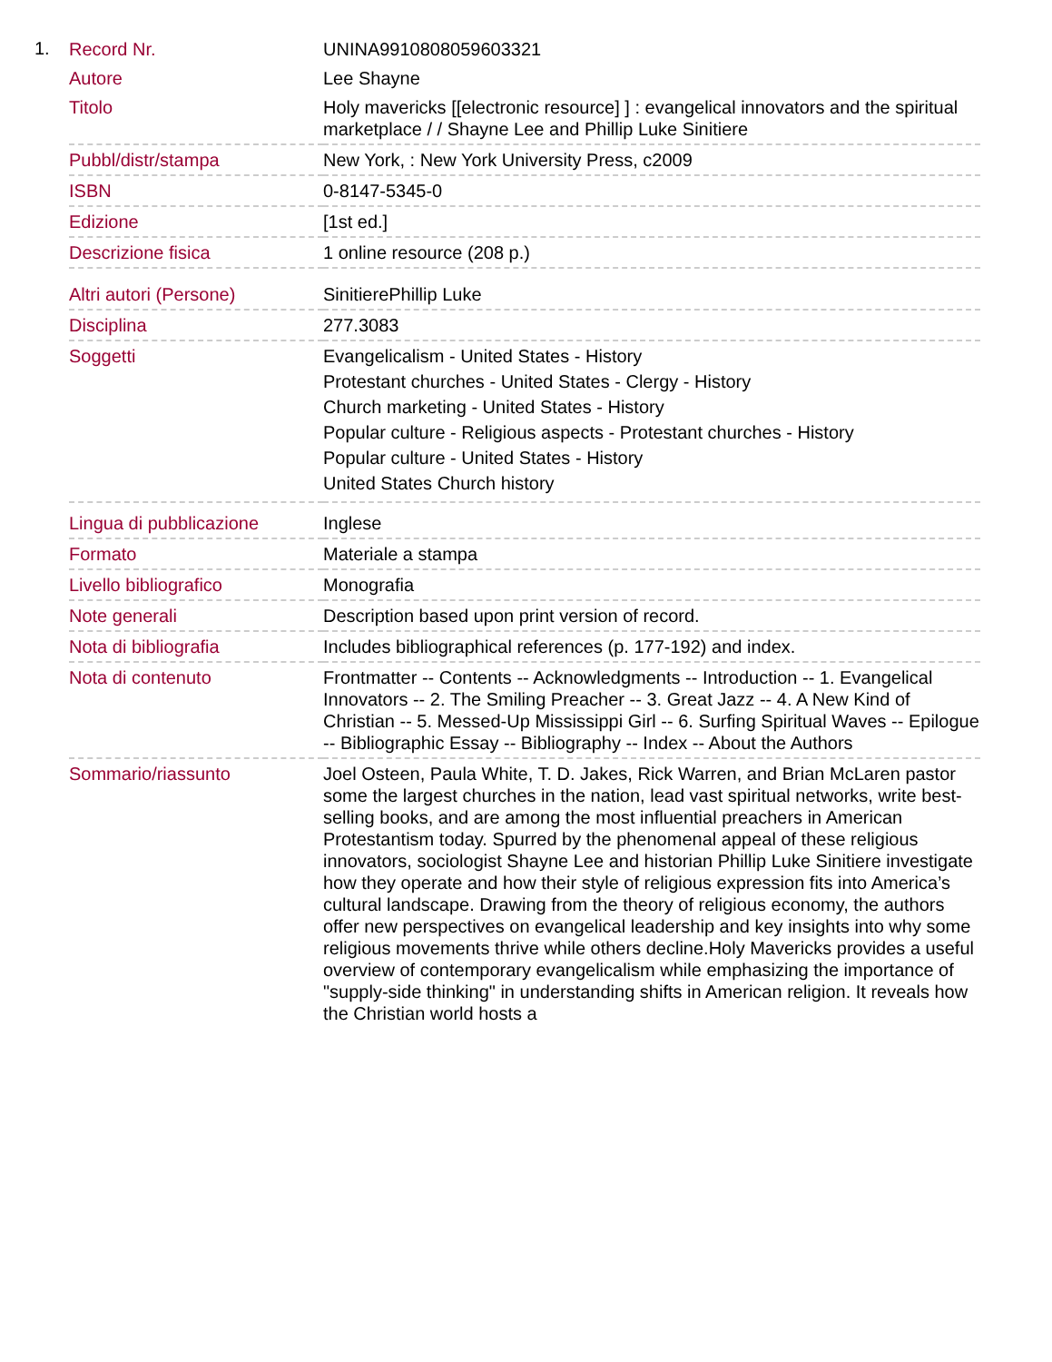1.
| Record Nr. | UNINA9910808059603321 |
| Autore | Lee Shayne |
| Titolo | Holy mavericks [[electronic resource] ] : evangelical innovators and the spiritual marketplace / / Shayne Lee and Phillip Luke Sinitiere |
| Pubbl/distr/stampa | New York, : New York University Press, c2009 |
| ISBN | 0-8147-5345-0 |
| Edizione | [1st ed.] |
| Descrizione fisica | 1 online resource (208 p.) |
| Altri autori (Persone) | SinitierePhillip Luke |
| Disciplina | 277.3083 |
| Soggetti | Evangelicalism - United States - History Protestant churches - United States - Clergy - History Church marketing - United States - History Popular culture - Religious aspects - Protestant churches - History Popular culture - United States - History United States Church history |
| Lingua di pubblicazione | Inglese |
| Formato | Materiale a stampa |
| Livello bibliografico | Monografia |
| Note generali | Description based upon print version of record. |
| Nota di bibliografia | Includes bibliographical references (p. 177-192) and index. |
| Nota di contenuto | Frontmatter -- Contents -- Acknowledgments -- Introduction -- 1. Evangelical Innovators -- 2. The Smiling Preacher -- 3. Great Jazz -- 4. A New Kind of Christian -- 5. Messed-Up Mississippi Girl -- 6. Surfing Spiritual Waves -- Epilogue -- Bibliographic Essay -- Bibliography -- Index -- About the Authors |
| Sommario/riassunto | Joel Osteen, Paula White, T. D. Jakes, Rick Warren, and Brian McLaren pastor some the largest churches in the nation, lead vast spiritual networks, write best-selling books, and are among the most influential preachers in American Protestantism today. Spurred by the phenomenal appeal of these religious innovators, sociologist Shayne Lee and historian Phillip Luke Sinitiere investigate how they operate and how their style of religious expression fits into America’s cultural landscape. Drawing from the theory of religious economy, the authors offer new perspectives on evangelical leadership and key insights into why some religious movements thrive while others decline.Holy Mavericks provides a useful overview of contemporary evangelicalism while emphasizing the importance of "supply-side thinking" in understanding shifts in American religion. It reveals how the Christian world hosts a |